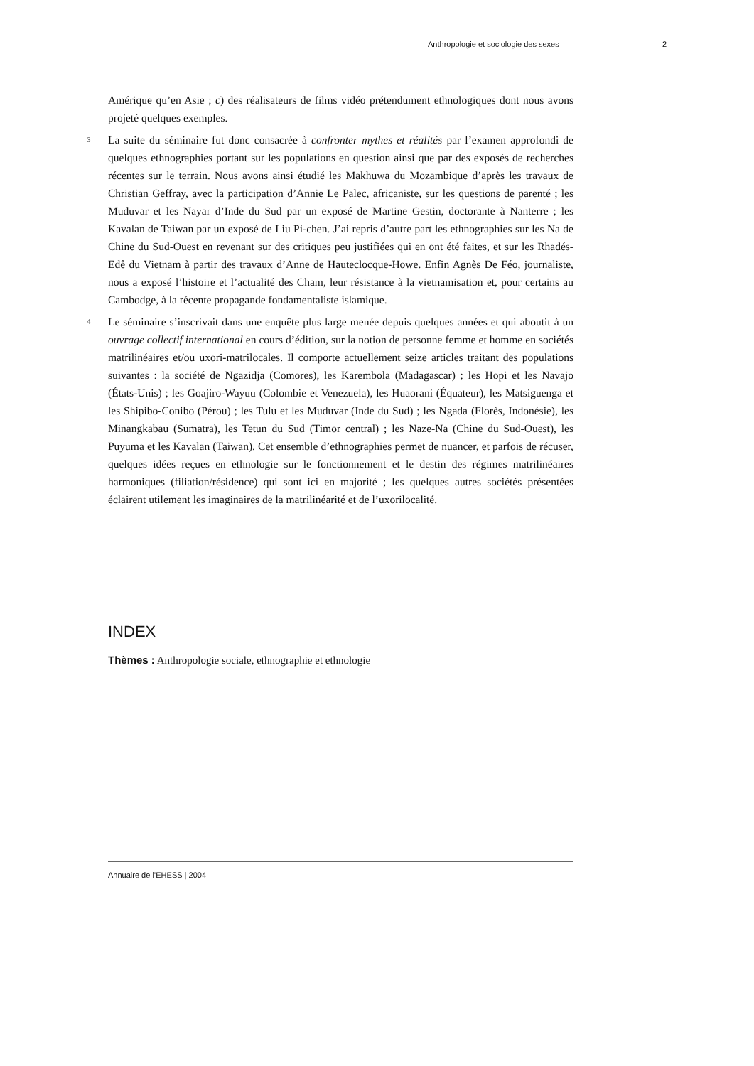Anthropologie et sociologie des sexes 2
Amérique qu’en Asie ; c) des réalisateurs de films vidéo prétendument ethnologiques dont nous avons projeté quelques exemples.
3 La suite du séminaire fut donc consacrée à confronter mythes et réalités par l’examen approfondi de quelques ethnographies portant sur les populations en question ainsi que par des exposés de recherches récentes sur le terrain. Nous avons ainsi étudié les Makhuwa du Mozambique d’après les travaux de Christian Geffray, avec la participation d’Annie Le Palec, africaniste, sur les questions de parenté ; les Muduvar et les Nayar d’Inde du Sud par un exposé de Martine Gestin, doctorante à Nanterre ; les Kavalan de Taiwan par un exposé de Liu Pi-chen. J’ai repris d’autre part les ethnographies sur les Na de Chine du Sud-Ouest en revenant sur des critiques peu justifiées qui en ont été faites, et sur les Rhadés-Edê du Vietnam à partir des travaux d’Anne de Hauteclocque-Howe. Enfin Agnès De Féo, journaliste, nous a exposé l’histoire et l’actualité des Cham, leur résistance à la vietnamisation et, pour certains au Cambodge, à la récente propagande fondamentaliste islamique.
4 Le séminaire s’inscrivait dans une enquête plus large menée depuis quelques années et qui aboutit à un ouvrage collectif international en cours d’édition, sur la notion de personne femme et homme en sociétés matrilinéaires et/ou uxori-matrilocales. Il comporte actuellement seize articles traitant des populations suivantes : la société de Ngazidja (Comores), les Karembola (Madagascar) ; les Hopi et les Navajo (États-Unis) ; les Goajiro-Wayuu (Colombie et Venezuela), les Huaorani (Équateur), les Matsiguenga et les Shipibo-Conibo (Pérou) ; les Tulu et les Muduvar (Inde du Sud) ; les Ngada (Florès, Indonésie), les Minangkabau (Sumatra), les Tetun du Sud (Timor central) ; les Naze-Na (Chine du Sud-Ouest), les Puyuma et les Kavalan (Taiwan). Cet ensemble d’ethnographies permet de nuancer, et parfois de récuser, quelques idées reçues en ethnologie sur le fonctionnement et le destin des régimes matrilinéaires harmoniques (filiation/résidence) qui sont ici en majorité ; les quelques autres sociétés présentées éclairent utilement les imaginaires de la matrilinéarité et de l’uxorilocalité.
INDEX
Thèmes : Anthropologie sociale, ethnographie et ethnologie
Annuaire de l’EHESS | 2004